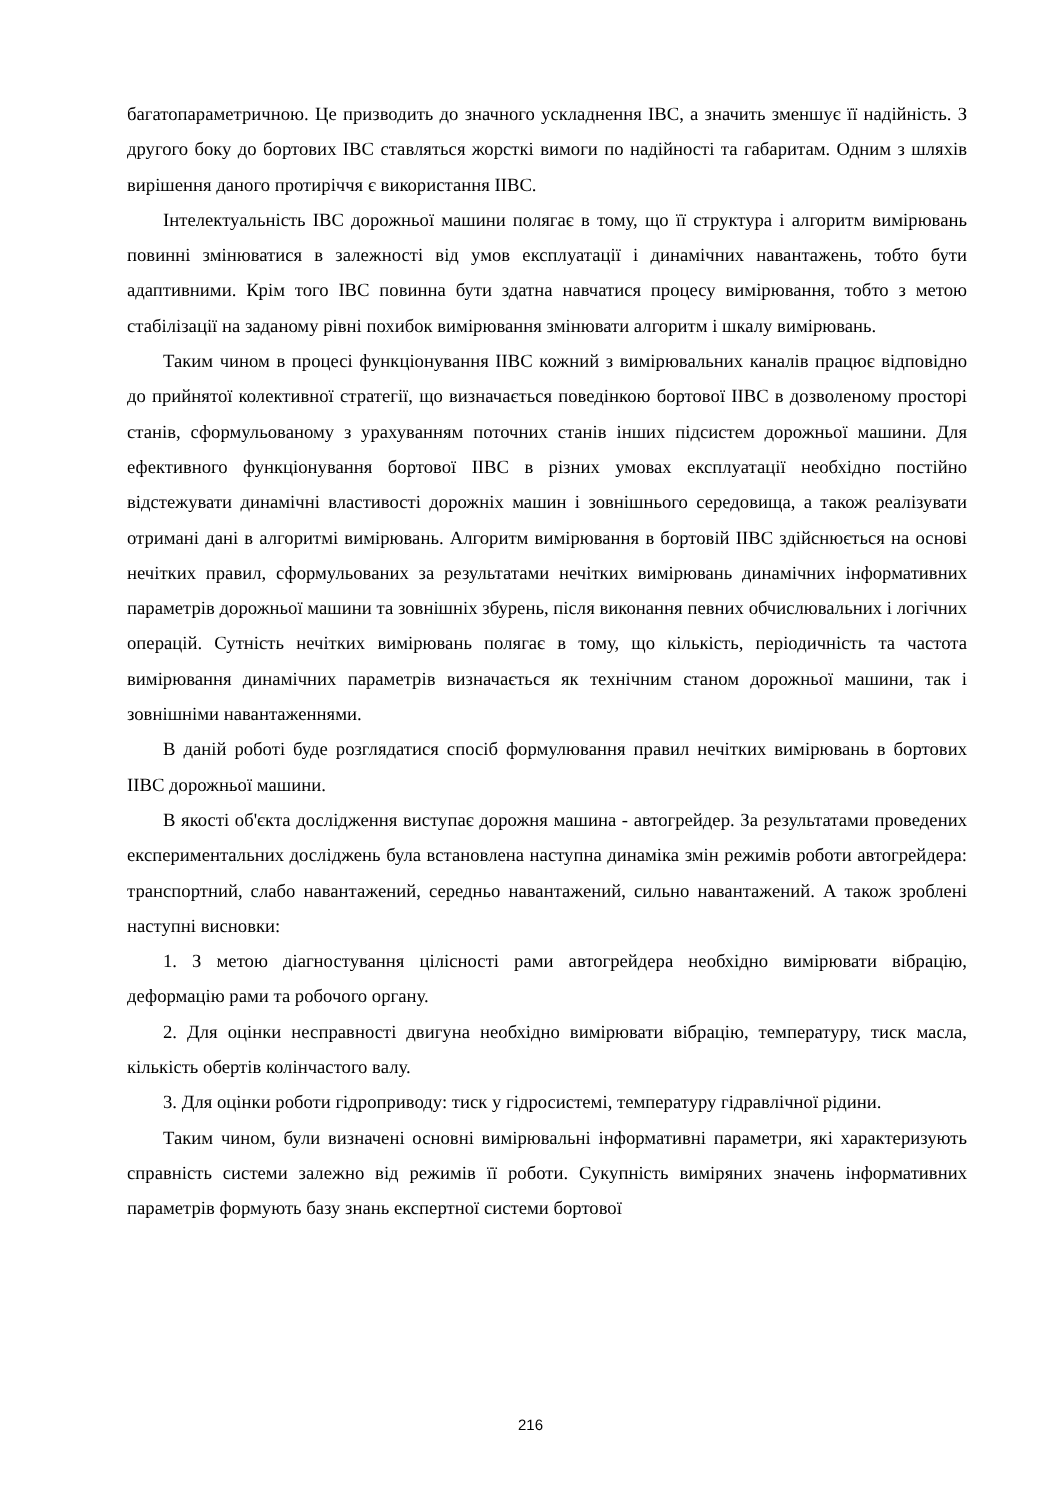багатопараметричною. Це призводить до значного ускладнення ІВС, а значить зменшує її надійність. З другого боку до бортових ІВС ставляться жорсткі вимоги по надійності та габаритам. Одним з шляхів вирішення даного протиріччя є використання ІІВС.
Інтелектуальність ІВС дорожньої машини полягає в тому, що її структура і алгоритм вимірювань повинні змінюватися в залежності від умов експлуатації і динамічних навантажень, тобто бути адаптивними. Крім того ІВС повинна бути здатна навчатися процесу вимірювання, тобто з метою стабілізації на заданому рівні похибок вимірювання змінювати алгоритм і шкалу вимірювань.
Таким чином в процесі функціонування ІІВС кожний з вимірювальних каналів працює відповідно до прийнятої колективної стратегії, що визначається поведінкою бортової ІІВС в дозволеному просторі станів, сформульованому з урахуванням поточних станів інших підсистем дорожньої машини. Для ефективного функціонування бортової ІІВС в різних умовах експлуатації необхідно постійно відстежувати динамічні властивості дорожніх машин і зовнішнього середовища, а також реалізувати отримані дані в алгоритмі вимірювань. Алгоритм вимірювання в бортовій ІІВС здійснюється на основі нечітких правил, сформульованих за результатами нечітких вимірювань динамічних інформативних параметрів дорожньої машини та зовнішніх збурень, після виконання певних обчислювальних і логічних операцій. Сутність нечітких вимірювань полягає в тому, що кількість, періодичність та частота вимірювання динамічних параметрів визначається як технічним станом дорожньої машини, так і зовнішніми навантаженнями.
В даній роботі буде розглядатися спосіб формулювання правил нечітких вимірювань в бортових ІІВС дорожньої машини.
В якості об'єкта дослідження виступає дорожня машина - автогрейдер. За результатами проведених експериментальних досліджень була встановлена наступна динаміка змін режимів роботи автогрейдера: транспортний, слабо навантажений, середньо навантажений, сильно навантажений. А також зроблені наступні висновки:
1. З метою діагностування цілісності рами автогрейдера необхідно вимірювати вібрацію, деформацію рами та робочого органу.
2. Для оцінки несправності двигуна необхідно вимірювати вібрацію, температуру, тиск масла, кількість обертів колінчастого валу.
3. Для оцінки роботи гідроприводу: тиск у гідросистемі, температуру гідравлічної рідини.
Таким чином, були визначені основні вимірювальні інформативні параметри, які характеризують справність системи залежно від режимів її роботи. Сукупність виміряних значень інформативних параметрів формують базу знань експертної системи бортової
216